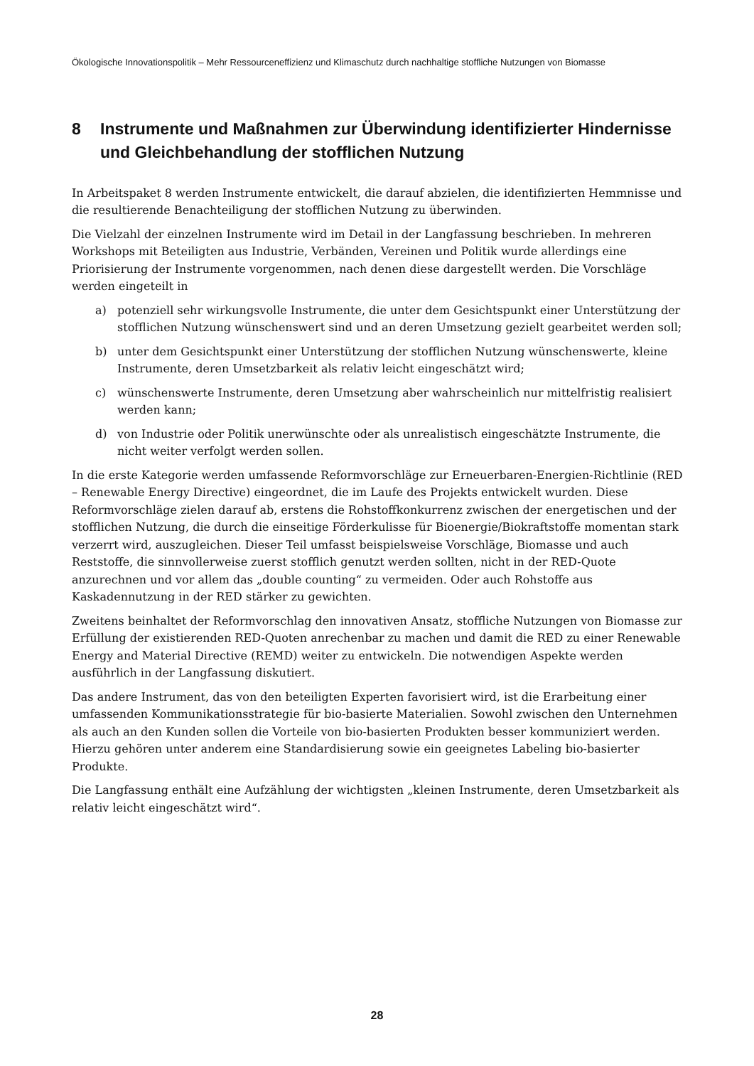Ökologische Innovationspolitik – Mehr Ressourceneffizienz und Klimaschutz durch nachhaltige stoffliche Nutzungen von Biomasse
8 Instrumente und Maßnahmen zur Überwindung identifizierter Hindernisse und Gleichbehandlung der stofflichen Nutzung
In Arbeitspaket 8 werden Instrumente entwickelt, die darauf abzielen, die identifizierten Hemmnisse und die resultierende Benachteiligung der stofflichen Nutzung zu überwinden.
Die Vielzahl der einzelnen Instrumente wird im Detail in der Langfassung beschrieben. In mehreren Workshops mit Beteiligten aus Industrie, Verbänden, Vereinen und Politik wurde allerdings eine Priorisierung der Instrumente vorgenommen, nach denen diese dargestellt werden. Die Vorschläge werden eingeteilt in
a) potenziell sehr wirkungsvolle Instrumente, die unter dem Gesichtspunkt einer Unterstützung der stofflichen Nutzung wünschenswert sind und an deren Umsetzung gezielt gearbeitet werden soll;
b) unter dem Gesichtspunkt einer Unterstützung der stofflichen Nutzung wünschenswerte, kleine Instrumente, deren Umsetzbarkeit als relativ leicht eingeschätzt wird;
c) wünschenswerte Instrumente, deren Umsetzung aber wahrscheinlich nur mittelfristig realisiert werden kann;
d) von Industrie oder Politik unerwünschte oder als unrealistisch eingeschätzte Instrumente, die nicht weiter verfolgt werden sollen.
In die erste Kategorie werden umfassende Reformvorschläge zur Erneuerbaren-Energien-Richtlinie (RED – Renewable Energy Directive) eingeordnet, die im Laufe des Projekts entwickelt wurden. Diese Reformvorschläge zielen darauf ab, erstens die Rohstoffkonkurrenz zwischen der energetischen und der stofflichen Nutzung, die durch die einseitige Förderkulisse für Bioenergie/Biokraftstoffe momentan stark verzerrt wird, auszugleichen. Dieser Teil umfasst beispielsweise Vorschläge, Biomasse und auch Reststoffe, die sinnvollerweise zuerst stofflich genutzt werden sollten, nicht in der RED-Quote anzurechnen und vor allem das „double counting“ zu vermeiden. Oder auch Rohstoffe aus Kaskadennutzung in der RED stärker zu gewichten.
Zweitens beinhaltet der Reformvorschlag den innovativen Ansatz, stoffliche Nutzungen von Biomasse zur Erfüllung der existierenden RED-Quoten anrechenbar zu machen und damit die RED zu einer Renewable Energy and Material Directive (REMD) weiter zu entwickeln. Die notwendigen Aspekte werden ausführlich in der Langfassung diskutiert.
Das andere Instrument, das von den beteiligten Experten favorisiert wird, ist die Erarbeitung einer umfassenden Kommunikationsstrategie für bio-basierte Materialien. Sowohl zwischen den Unternehmen als auch an den Kunden sollen die Vorteile von bio-basierten Produkten besser kommuniziert werden. Hierzu gehören unter anderem eine Standardisierung sowie ein geeignetes Labeling bio-basierter Produkte.
Die Langfassung enthält eine Aufzählung der wichtigsten „kleinen Instrumente, deren Umsetzbarkeit als relativ leicht eingeschätzt wird“.
28